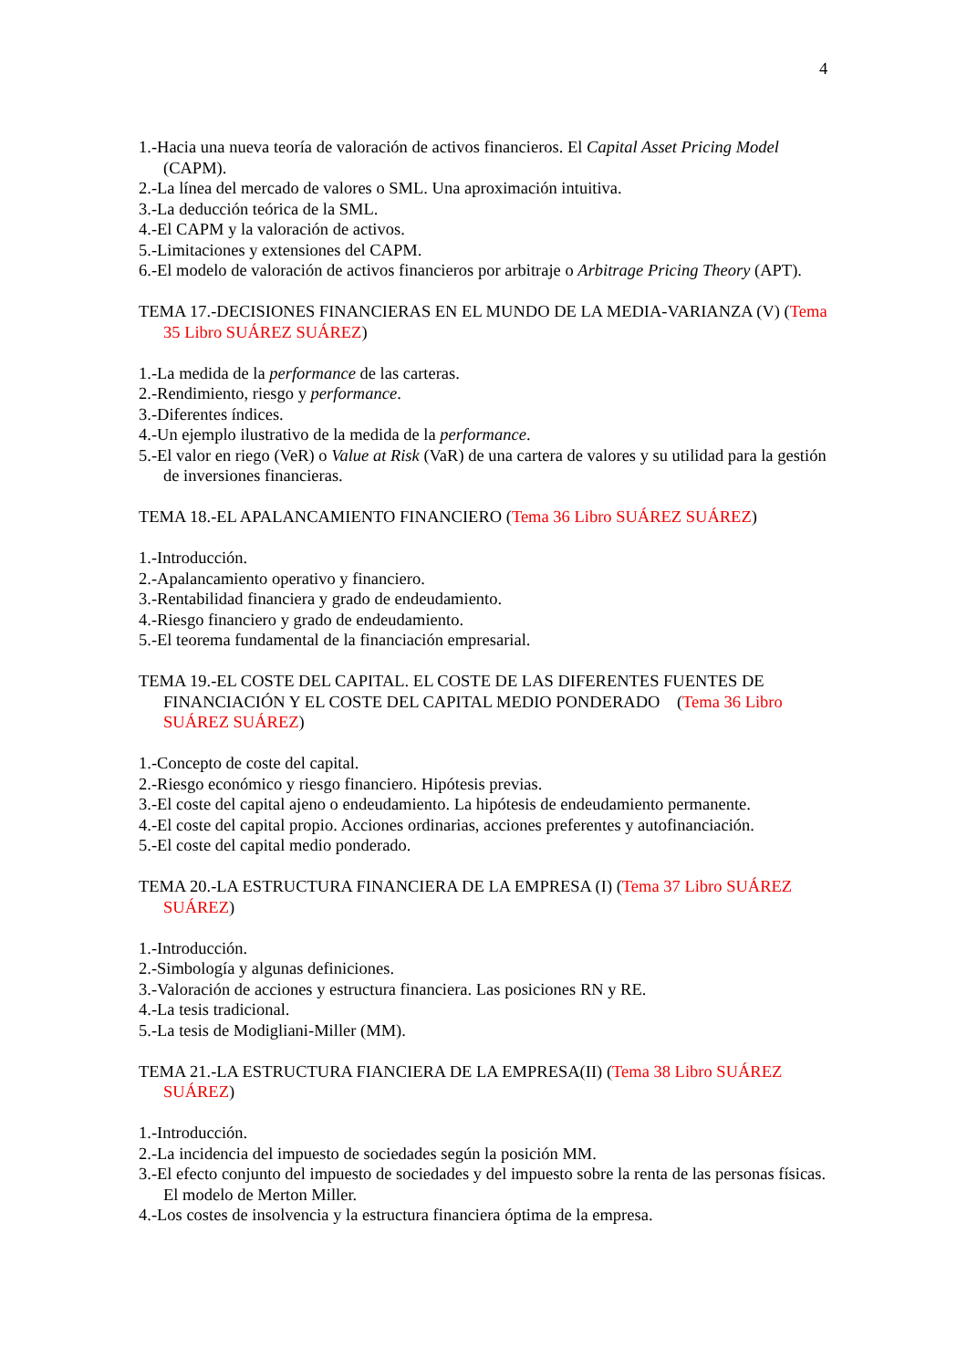4
1.-Hacia una nueva teoría de valoración de activos financieros. El Capital Asset Pricing Model (CAPM).
2.-La línea del mercado de valores o SML. Una aproximación intuitiva.
3.-La deducción teórica de la SML.
4.-El CAPM y la valoración de activos.
5.-Limitaciones y extensiones del CAPM.
6.-El modelo de valoración de activos financieros por arbitraje o Arbitrage Pricing Theory (APT).
TEMA 17.-DECISIONES FINANCIERAS EN EL MUNDO DE LA MEDIA-VARIANZA (V) (Tema 35 Libro SUÁREZ SUÁREZ)
1.-La medida de la performance de las carteras.
2.-Rendimiento, riesgo y performance.
3.-Diferentes índices.
4.-Un ejemplo ilustrativo de la medida de la performance.
5.-El valor en riego (VeR) o Value at Risk (VaR) de una cartera de valores y su utilidad para la gestión de inversiones financieras.
TEMA 18.-EL APALANCAMIENTO FINANCIERO (Tema 36 Libro SUÁREZ SUÁREZ)
1.-Introducción.
2.-Apalancamiento operativo y financiero.
3.-Rentabilidad financiera y grado de endeudamiento.
4.-Riesgo financiero y grado de endeudamiento.
5.-El teorema fundamental de la financiación empresarial.
TEMA 19.-EL COSTE DEL CAPITAL. EL COSTE DE LAS DIFERENTES FUENTES DE FINANCIACIÓN Y EL COSTE DEL CAPITAL MEDIO PONDERADO (Tema 36 Libro SUÁREZ SUÁREZ)
1.-Concepto de coste del capital.
2.-Riesgo económico y riesgo financiero. Hipótesis previas.
3.-El coste del capital ajeno o endeudamiento. La hipótesis de endeudamiento permanente.
4.-El coste del capital propio. Acciones ordinarias, acciones preferentes y autofinanciación.
5.-El coste del capital medio ponderado.
TEMA 20.-LA ESTRUCTURA FINANCIERA DE LA EMPRESA (I) (Tema 37 Libro SUÁREZ SUÁREZ)
1.-Introducción.
2.-Simbología y algunas definiciones.
3.-Valoración de acciones y estructura financiera. Las posiciones RN y RE.
4.-La tesis tradicional.
5.-La tesis de Modigliani-Miller (MM).
TEMA 21.-LA ESTRUCTURA FIANCIERA DE LA EMPRESA(II) (Tema 38 Libro SUÁREZ SUÁREZ)
1.-Introducción.
2.-La incidencia del impuesto de sociedades según la posición MM.
3.-El efecto conjunto del impuesto de sociedades y del impuesto sobre la renta de las personas físicas. El modelo de Merton Miller.
4.-Los costes de insolvencia y la estructura financiera óptima de la empresa.